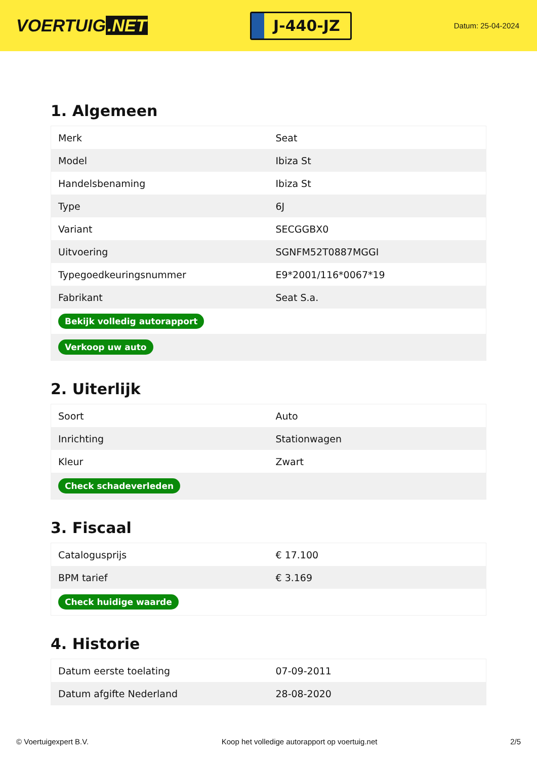VOERTUIG.NET
J-440-JZ
Datum: 25-04-2024
1. Algemeen
| Merk | Seat |
| Model | Ibiza St |
| Handelsbenaming | Ibiza St |
| Type | 6J |
| Variant | SECGGBX0 |
| Uitvoering | SGNFM52T0887MGGI |
| Typegoedkeuringsnummer | E9*2001/116*0067*19 |
| Fabrikant | Seat S.a. |
| Bekijk volledig autorapport | |
| Verkoop uw auto | |
2. Uiterlijk
| Soort | Auto |
| Inrichting | Stationwagen |
| Kleur | Zwart |
| Check schadeverleden | |
3. Fiscaal
| Catalogusprijs | € 17.100 |
| BPM tarief | € 3.169 |
| Check huidige waarde | |
4. Historie
| Datum eerste toelating | 07-09-2011 |
| Datum afgifte Nederland | 28-08-2020 |
© Voertuigexpert B.V. Koop het volledige autorapport op voertuig.net 2/5